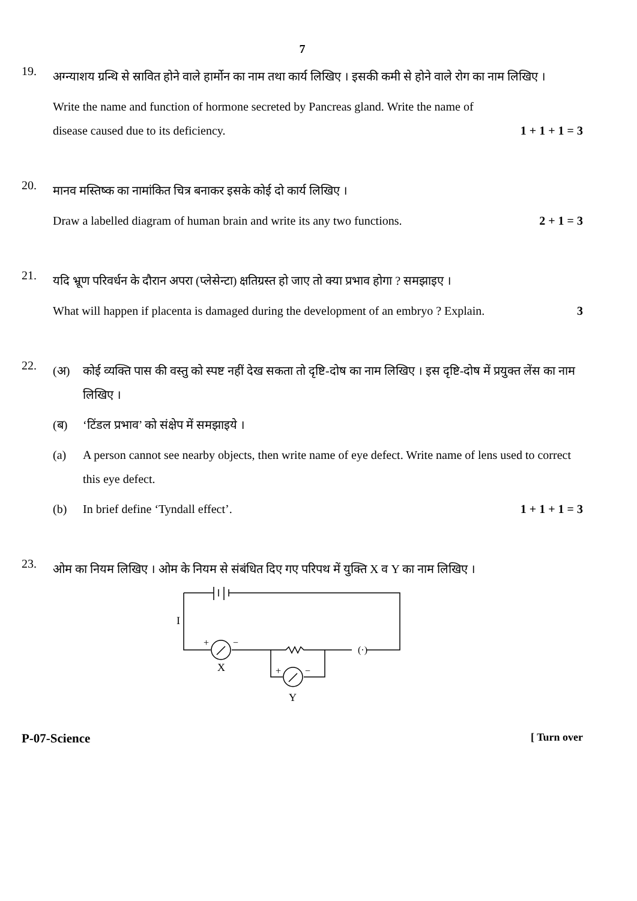7
19.
अग्न्याशय ग्रन्थि से स्रावित होने वाले हार्मोन का नाम तथा कार्य लिखिए । इसकी कमी से होने वाले रोग का नाम लिखिए ।
Write the name and function of hormone secreted by Pancreas gland. Write the name of
disease caused due to its deficiency. 1 + 1 + 1 = 3
20.
मानव मस्तिष्क का नामांकित चित्र बनाकर इसके कोई दो कार्य लिखिए ।
Draw a labelled diagram of human brain and write its any two functions. 2 + 1 = 3
21.
यदि भ्रूण परिवर्धन के दौरान अपरा (प्लेसेन्टा) क्षतिग्रस्त हो जाए तो क्या प्रभाव होगा ? समझाइए ।
What will happen if placenta is damaged during the development of an embryo ? Explain. 3
22.
(अ) कोई व्यक्ति पास की वस्तु को स्पष्ट नहीं देख सकता तो दृष्टि-दोष का नाम लिखिए । इस दृष्टि-दोष में प्रयुक्त लेंस का नाम लिखिए ।
(ब) ‘टिंडल प्रभाव’ को संक्षेप में समझाइये ।
(a) A person cannot see nearby objects, then write name of eye defect. Write name of lens used to correct this eye defect.
(b) In brief define ‘Tyndall effect’. 1 + 1 + 1 = 3
23.
ओम का नियम लिखिए । ओम के नियम से संबंधित दिए गए परिपथ में युक्ति X व Y का नाम लिखिए ।
I
+
−
X
+
−
Y
(·)
P-07-Science [ Turn over